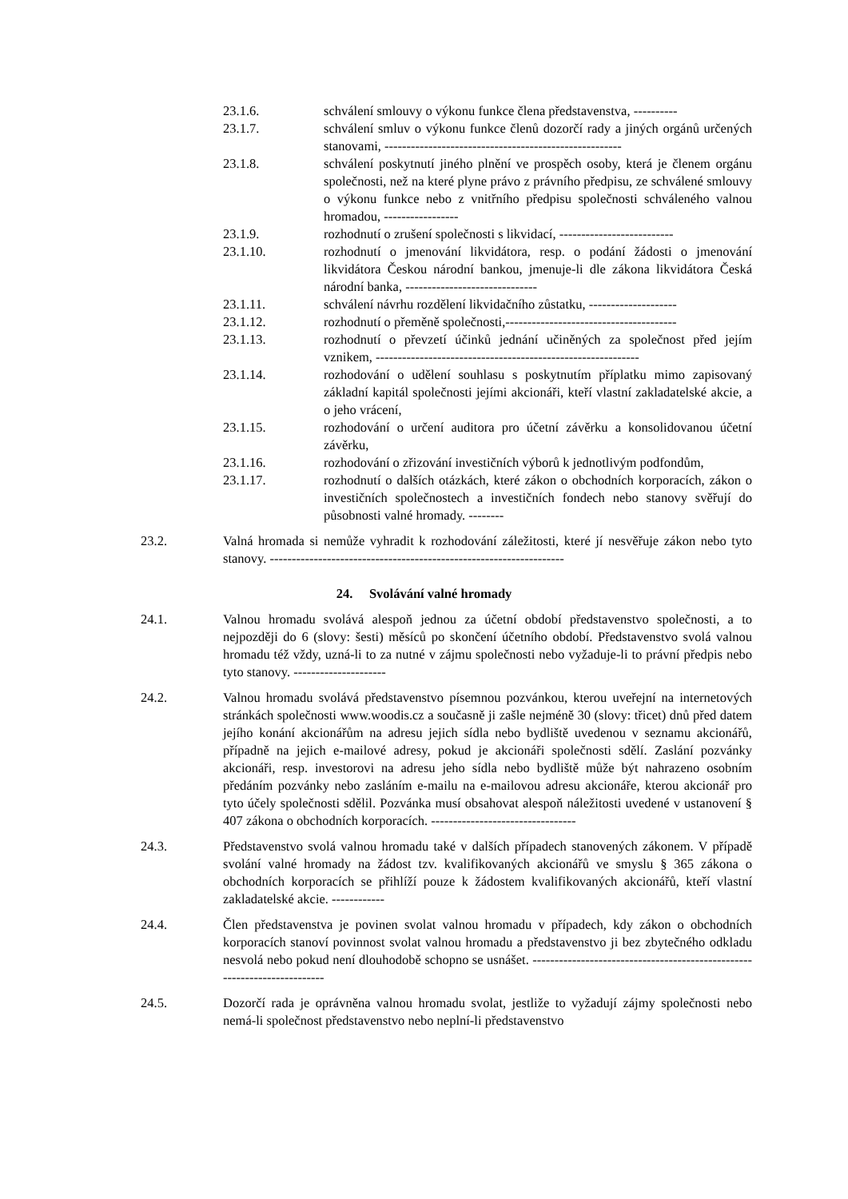23.1.6. schválení smlouvy o výkonu funkce člena představenstva, ----------
23.1.7. schválení smluv o výkonu funkce členů dozorčí rady a jiných orgánů určených stanovami, ------------------------------------------------------
23.1.8. schválení poskytnutí jiného plnění ve prospěch osoby, která je členem orgánu společnosti, než na které plyne právo z právního předpisu, ze schválené smlouvy o výkonu funkce nebo z vnitřního předpisu společnosti schváleného valnou hromadou, -----------------
23.1.9. rozhodnutí o zrušení společnosti s likvidací, --------------------------
23.1.10. rozhodnutí o jmenování likvidátora, resp. o podání žádosti o jmenování likvidátora Českou národní bankou, jmenuje-li dle zákona likvidátora Česká národní banka, ------------------------------
23.1.11. schválení návrhu rozdělení likvidačního zůstatku, --------------------
23.1.12. rozhodnutí o přeměně společnosti,---------------------------------------
23.1.13. rozhodnutí o převzetí účinků jednání učiněných za společnost před jejím vznikem, ------------------------------------------------------------
23.1.14. rozhodování o udělení souhlasu s poskytnutím příplatku mimo zapisovaný základní kapitál společnosti jejími akcionáři, kteří vlastní zakladatelské akcie, a o jeho vrácení,
23.1.15. rozhodování o určení auditora pro účetní závěrku a konsolidovanou účetní závěrku,
23.1.16. rozhodování o zřizování investičních výborů k jednotlivým podfondům,
23.1.17. rozhodnutí o dalších otázkách, které zákon o obchodních korporacích, zákon o investičních společnostech a investičních fondech nebo stanovy svěřují do působnosti valné hromady. --------
23.2. Valná hromada si nemůže vyhradit k rozhodování záležitosti, které jí nesvěřuje zákon nebo tyto stanovy. -------------------------------------------------------------------
24. Svolávání valné hromady
24.1. Valnou hromadu svolává alespoň jednou za účetní období představenstvo společnosti, a to nejpozději do 6 (slovy: šesti) měsíců po skončení účetního období. Představenstvo svolá valnou hromadu též vždy, uzná-li to za nutné v zájmu společnosti nebo vyžaduje-li to právní předpis nebo tyto stanovy. ---------------------
24.2. Valnou hromadu svolává představenstvo písemnou pozvánkou, kterou uveřejní na internetových stránkách společnosti www.woodis.cz a současně ji zašle nejméně 30 (slovy: třicet) dnů před datem jejího konání akcionářům na adresu jejich sídla nebo bydliště uvedenou v seznamu akcionářů, případně na jejich e-mailové adresy, pokud je akcionáři společnosti sdělí. Zaslání pozvánky akcionáři, resp. investorovi na adresu jeho sídla nebo bydliště může být nahrazeno osobním předáním pozvánky nebo zasláním e-mailu na e-mailovou adresu akcionáře, kterou akcionář pro tyto účely společnosti sdělil. Pozvánka musí obsahovat alespoň náležitosti uvedené v ustanovení § 407 zákona o obchodních korporacích. ---------------------------------
24.3. Představenstvo svolá valnou hromadu také v dalších případech stanovených zákonem. V případě svolání valné hromady na žádost tzv. kvalifikovaných akcionářů ve smyslu § 365 zákona o obchodních korporacích se přihlíží pouze k žádostem kvalifikovaných akcionářů, kteří vlastní zakladatelské akcie. ------------
24.4. Člen představenstva je povinen svolat valnou hromadu v případech, kdy zákon o obchodních korporacích stanoví povinnost svolat valnou hromadu a představenstvo ji bez zbytečného odkladu nesvolá nebo pokud není dlouhodobě schopno se usnášet. -------------------------------------------------------------------------
24.5. Dozorčí rada je oprávněna valnou hromadu svolat, jestliže to vyžadují zájmy společnosti nebo nemá-li společnost představenstvo nebo neplní-li představenstvo